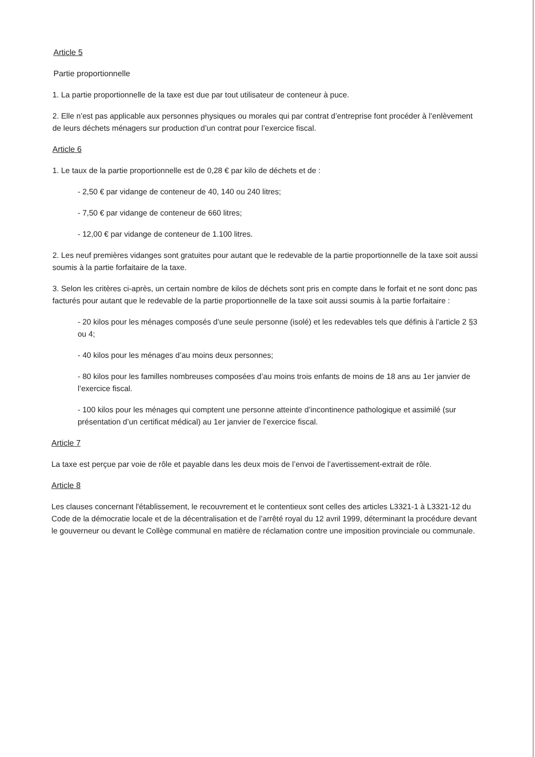Article 5
Partie proportionnelle
1. La partie proportionnelle de la taxe est due par tout utilisateur de conteneur à puce.
2. Elle n’est pas applicable aux personnes physiques ou morales qui par contrat d’entreprise font procéder à l’enlèvement de leurs déchets ménagers sur production d’un contrat pour l’exercice fiscal.
Article 6
1. Le taux de la partie proportionnelle est de 0,28 € par kilo de déchets et de :
- 2,50 € par vidange de conteneur de 40, 140 ou 240 litres;
- 7,50 € par vidange de conteneur de 660 litres;
- 12,00 € par vidange de conteneur de 1.100 litres.
2. Les neuf premières vidanges sont gratuites pour autant que le redevable de la partie proportionnelle de la taxe soit aussi soumis à la partie forfaitaire de la taxe.
3. Selon les critères ci-après, un certain nombre de kilos de déchets sont pris en compte dans le forfait et ne sont donc pas facturés pour autant que le redevable de la partie proportionnelle de la taxe soit aussi soumis à la partie forfaitaire :
- 20 kilos pour les ménages composés d’une seule personne (isolé) et les redevables tels que définis à l’article 2 §3 ou 4;
- 40 kilos pour les ménages d’au moins deux personnes;
- 80 kilos pour les familles nombreuses composées d’au moins trois enfants de moins de 18 ans au 1er janvier de l’exercice fiscal.
- 100 kilos pour les ménages qui comptent une personne atteinte d’incontinence pathologique et assimilé (sur présentation d’un certificat médical) au 1er janvier de l’exercice fiscal.
Article 7
La taxe est perçue par voie de rôle et payable dans les deux mois de l’envoi de l’avertissement-extrait de rôle.
Article 8
Les clauses concernant l'établissement, le recouvrement et le contentieux sont celles des articles L3321-1 à L3321-12 du Code de la démocratie locale et de la décentralisation et de l’arrêté royal du 12 avril 1999, déterminant la procédure devant le gouverneur ou devant le Collège communal en matière de réclamation contre une imposition provinciale ou communale.